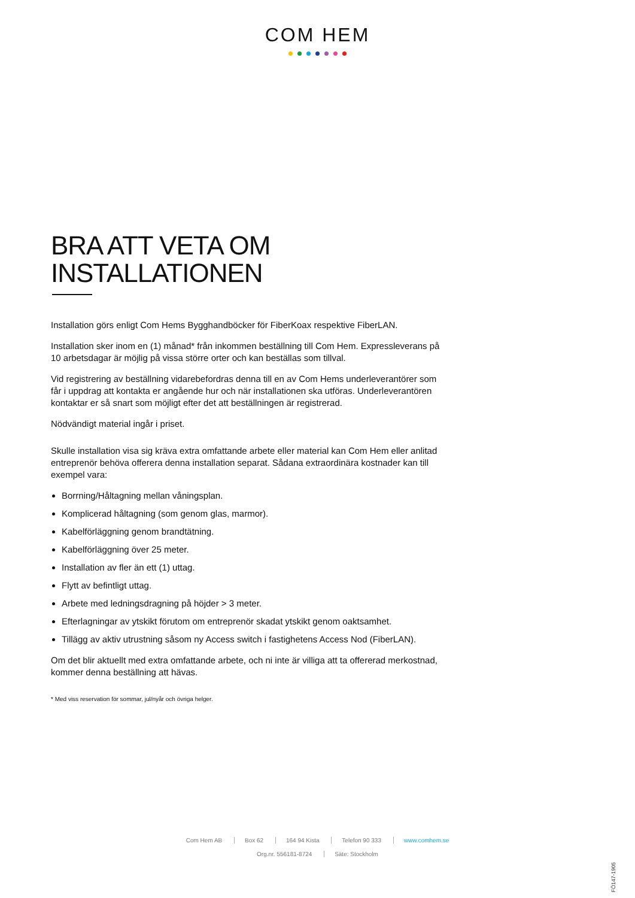COM HEM
BRA ATT VETA OM INSTALLATIONEN
Installation görs enligt Com Hems Bygghandböcker för FiberKoax respektive FiberLAN.
Installation sker inom en (1) månad* från inkommen beställning till Com Hem. Expressleverans på 10 arbetsdagar är möjlig på vissa större orter och kan beställas som tillval.
Vid registrering av beställning vidarebefordras denna till en av Com Hems underleverantörer som får i uppdrag att kontakta er angående hur och när installationen ska utföras. Underleverantören kontaktar er så snart som möjligt efter det att beställningen är registrerad.
Nödvändigt material ingår i priset.
Skulle installation visa sig kräva extra omfattande arbete eller material kan Com Hem eller anlitad entreprenör behöva offerera denna installation separat. Sådana extraordinära kostnader kan till exempel vara:
Borrning/Håltagning mellan våningsplan.
Komplicerad håltagning (som genom glas, marmor).
Kabelförläggning genom brandtätning.
Kabelförläggning över 25 meter.
Installation av fler än ett (1) uttag.
Flytt av befintligt uttag.
Arbete med ledningsdragning på höjder > 3 meter.
Efterlagningar av ytskikt förutom om entreprenör skadat ytskikt genom oaktsamhet.
Tillägg av aktiv utrustning såsom ny Access switch i fastighetens Access Nod (FiberLAN).
Om det blir aktuellt med extra omfattande arbete, och ni inte är villiga att ta offererad merkostnad, kommer denna beställning att hävas.
* Med viss reservation för sommar, jul/nyår och övriga helger.
Com Hem AB Box 62 164 94 Kista Telefon 90 333 www.comhem.se
Org.nr. 556181-8724 Säte: Stockholm
FÖ147-1905